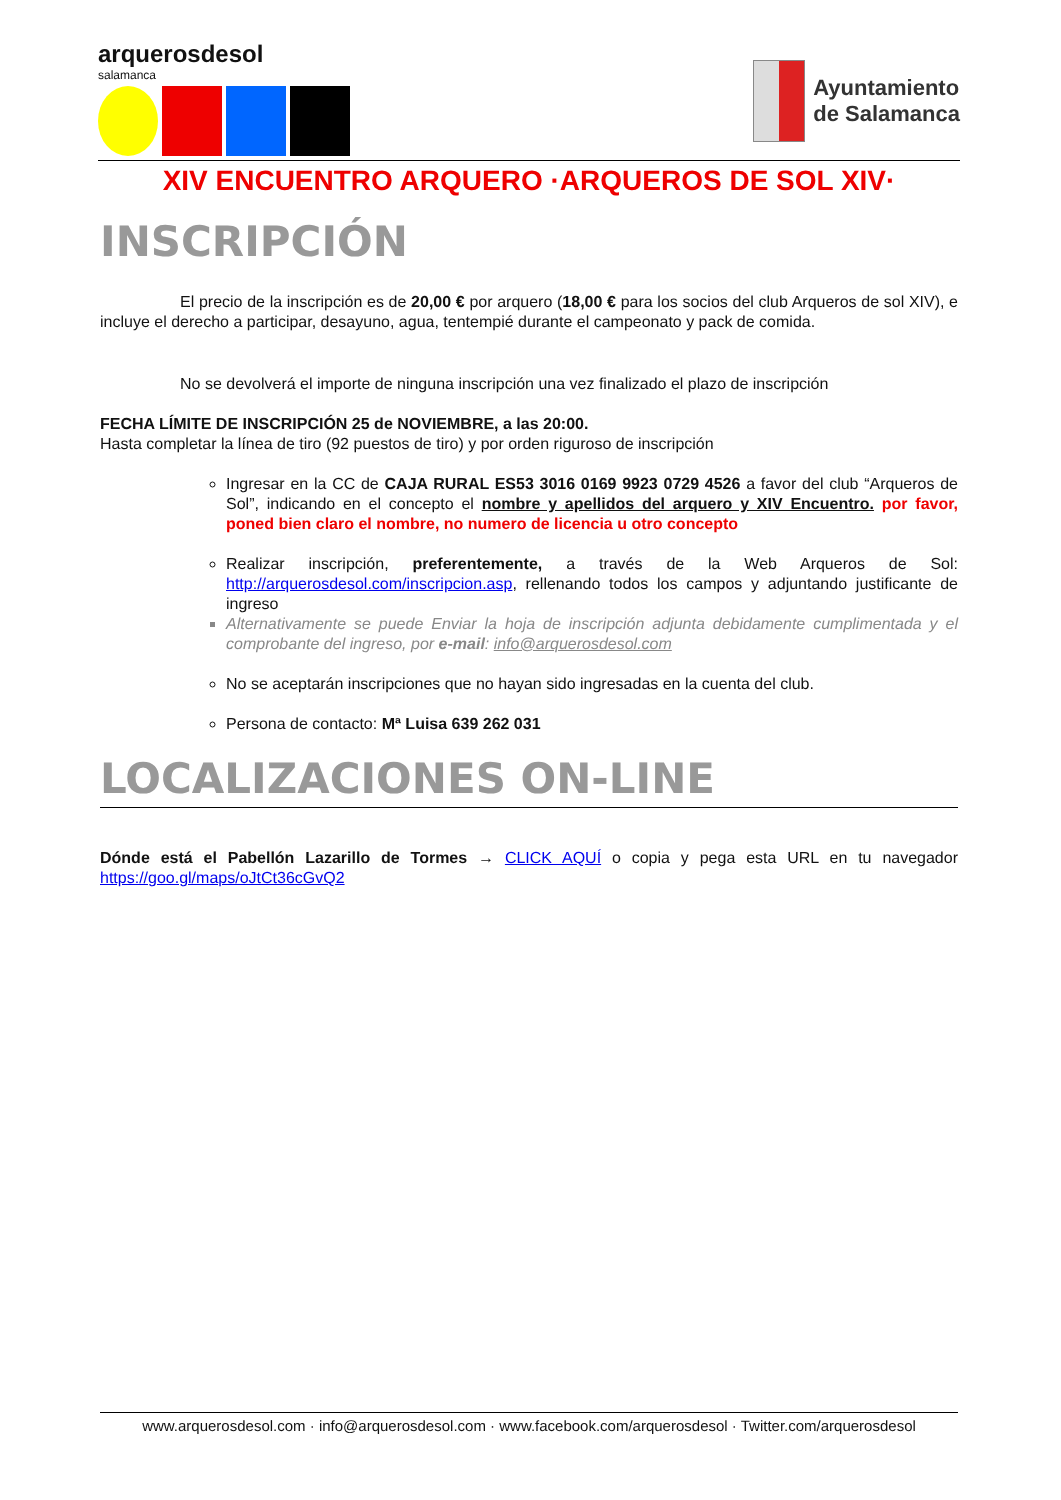arquerosdesol
salamanca
Ayuntamiento
de Salamanca
XIV ENCUENTRO ARQUERO ·ARQUEROS DE SOL XIV·
INSCRIPCIÓN
El precio de la inscripción es de 20,00 € por arquero (18,00 € para los socios del club Arqueros de sol XIV), e incluye el derecho a participar, desayuno, agua, tentempié durante el campeonato y pack de comida.
No se devolverá el importe de ninguna inscripción una vez finalizado el plazo de inscripción
FECHA LÍMITE DE INSCRIPCIÓN 25 de NOVIEMBRE, a las 20:00.
Hasta completar la línea de tiro (92 puestos de tiro) y por orden riguroso de inscripción
Ingresar en la CC de CAJA RURAL ES53 3016 0169 9923 0729 4526 a favor del club “Arqueros de Sol”, indicando en el concepto el nombre y apellidos del arquero y XIV Encuentro. por favor, poned bien claro el nombre, no numero de licencia u otro concepto
Realizar inscripción, preferentemente, a través de la Web Arqueros de Sol: http://arquerosdesol.com/inscripcion.asp, rellenando todos los campos y adjuntando justificante de ingreso
Alternativamente se puede Enviar la hoja de inscripción adjunta debidamente cumplimentada y el comprobante del ingreso, por e-mail: info@arquerosdesol.com
No se aceptarán inscripciones que no hayan sido ingresadas en la cuenta del club.
Persona de contacto: Mª Luisa 639 262 031
LOCALIZACIONES ON-LINE
Dónde está el Pabellón Lazarillo de Tormes → CLICK AQUÍ o copia y pega esta URL en tu navegador https://goo.gl/maps/oJtCt36cGvQ2
www.arquerosdesol.com · info@arquerosdesol.com · www.facebook.com/arquerosdesol · Twitter.com/arquerosdesol